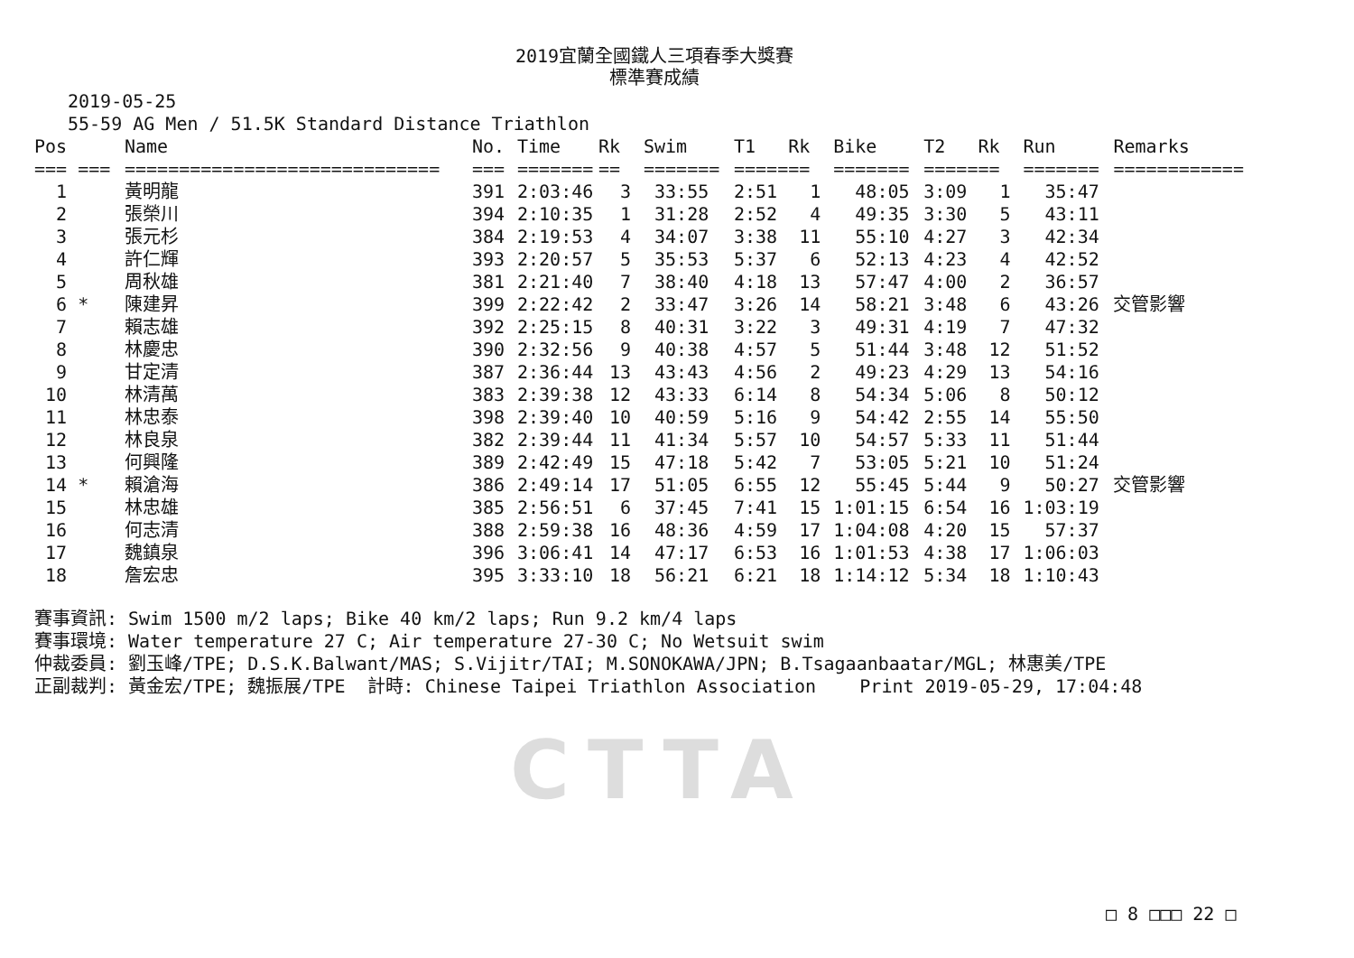2019宜蘭全國鐵人三項春季大獎賽
標準賽成績
2019-05-25 55-59 AG Men / 51.5K Standard Distance Triathlon
| Pos | Name | No. | Time | Rk | Swim | T1 | Rk | Bike | T2 | Rk | Run | Remarks |
| --- | --- | --- | --- | --- | --- | --- | --- | --- | --- | --- | --- | --- |
| === === | ============================= | === | ======= | == | ======= | ===== | == | ======= | ===== | == | ======= | ============ |
| 1 | 黃明龍 | 391 | 2:03:46 | 3 | 33:55 | 2:51 | 1 | 48:05 | 3:09 | 1 | 35:47 | |
| 2 | 張榮川 | 394 | 2:10:35 | 1 | 31:28 | 2:52 | 4 | 49:35 | 3:30 | 5 | 43:11 | |
| 3 | 張元杉 | 384 | 2:19:53 | 4 | 34:07 | 3:38 | 11 | 55:10 | 4:27 | 3 | 42:34 | |
| 4 | 許仁輝 | 393 | 2:20:57 | 5 | 35:53 | 5:37 | 6 | 52:13 | 4:23 | 4 | 42:52 | |
| 5 | 周秋雄 | 381 | 2:21:40 | 7 | 38:40 | 4:18 | 13 | 57:47 | 4:00 | 2 | 36:57 | |
| 6 * | 陳建昇 | 399 | 2:22:42 | 2 | 33:47 | 3:26 | 14 | 58:21 | 3:48 | 6 | 43:26 | 交管影響 |
| 7 | 賴志雄 | 392 | 2:25:15 | 8 | 40:31 | 3:22 | 3 | 49:31 | 4:19 | 7 | 47:32 | |
| 8 | 林慶忠 | 390 | 2:32:56 | 9 | 40:38 | 4:57 | 5 | 51:44 | 3:48 | 12 | 51:52 | |
| 9 | 甘定清 | 387 | 2:36:44 | 13 | 43:43 | 4:56 | 2 | 49:23 | 4:29 | 13 | 54:16 | |
| 10 | 林清萬 | 383 | 2:39:38 | 12 | 43:33 | 6:14 | 8 | 54:34 | 5:06 | 8 | 50:12 | |
| 11 | 林忠泰 | 398 | 2:39:40 | 10 | 40:59 | 5:16 | 9 | 54:42 | 2:55 | 14 | 55:50 | |
| 12 | 林良泉 | 382 | 2:39:44 | 11 | 41:34 | 5:57 | 10 | 54:57 | 5:33 | 11 | 51:44 | |
| 13 | 何興隆 | 389 | 2:42:49 | 15 | 47:18 | 5:42 | 7 | 53:05 | 5:21 | 10 | 51:24 | |
| 14 * | 賴滄海 | 386 | 2:49:14 | 17 | 51:05 | 6:55 | 12 | 55:45 | 5:44 | 9 | 50:27 | 交管影響 |
| 15 | 林忠雄 | 385 | 2:56:51 | 6 | 37:45 | 7:41 | 15 | 1:01:15 | 6:54 | 16 | 1:03:19 | |
| 16 | 何志清 | 388 | 2:59:38 | 16 | 48:36 | 4:59 | 17 | 1:04:08 | 4:20 | 15 | 57:37 | |
| 17 | 魏鎮泉 | 396 | 3:06:41 | 14 | 47:17 | 6:53 | 16 | 1:01:53 | 4:38 | 17 | 1:06:03 | |
| 18 | 詹宏忠 | 395 | 3:33:10 | 18 | 56:21 | 6:21 | 18 | 1:14:12 | 5:34 | 18 | 1:10:43 | |
賽事資訊: Swim 1500 m/2 laps; Bike 40 km/2 laps; Run 9.2 km/4 laps 賽事環境: Water temperature 27 C; Air temperature 27-30 C; No Wetsuit swim 仲裁委員: 劉玉峰/TPE; D.S.K.Balwant/MAS; S.Vijitr/TAI; M.SONOKAWA/JPN; B.Tsagaanbaatar/MGL; 林惠美/TPE 正副裁判: 黃金宏/TPE; 魏振展/TPE 計時: Chinese Taipei Triathlon Association Print 2019-05-29, 17:04:48
CTTA
□ 8 □□□ 22 □